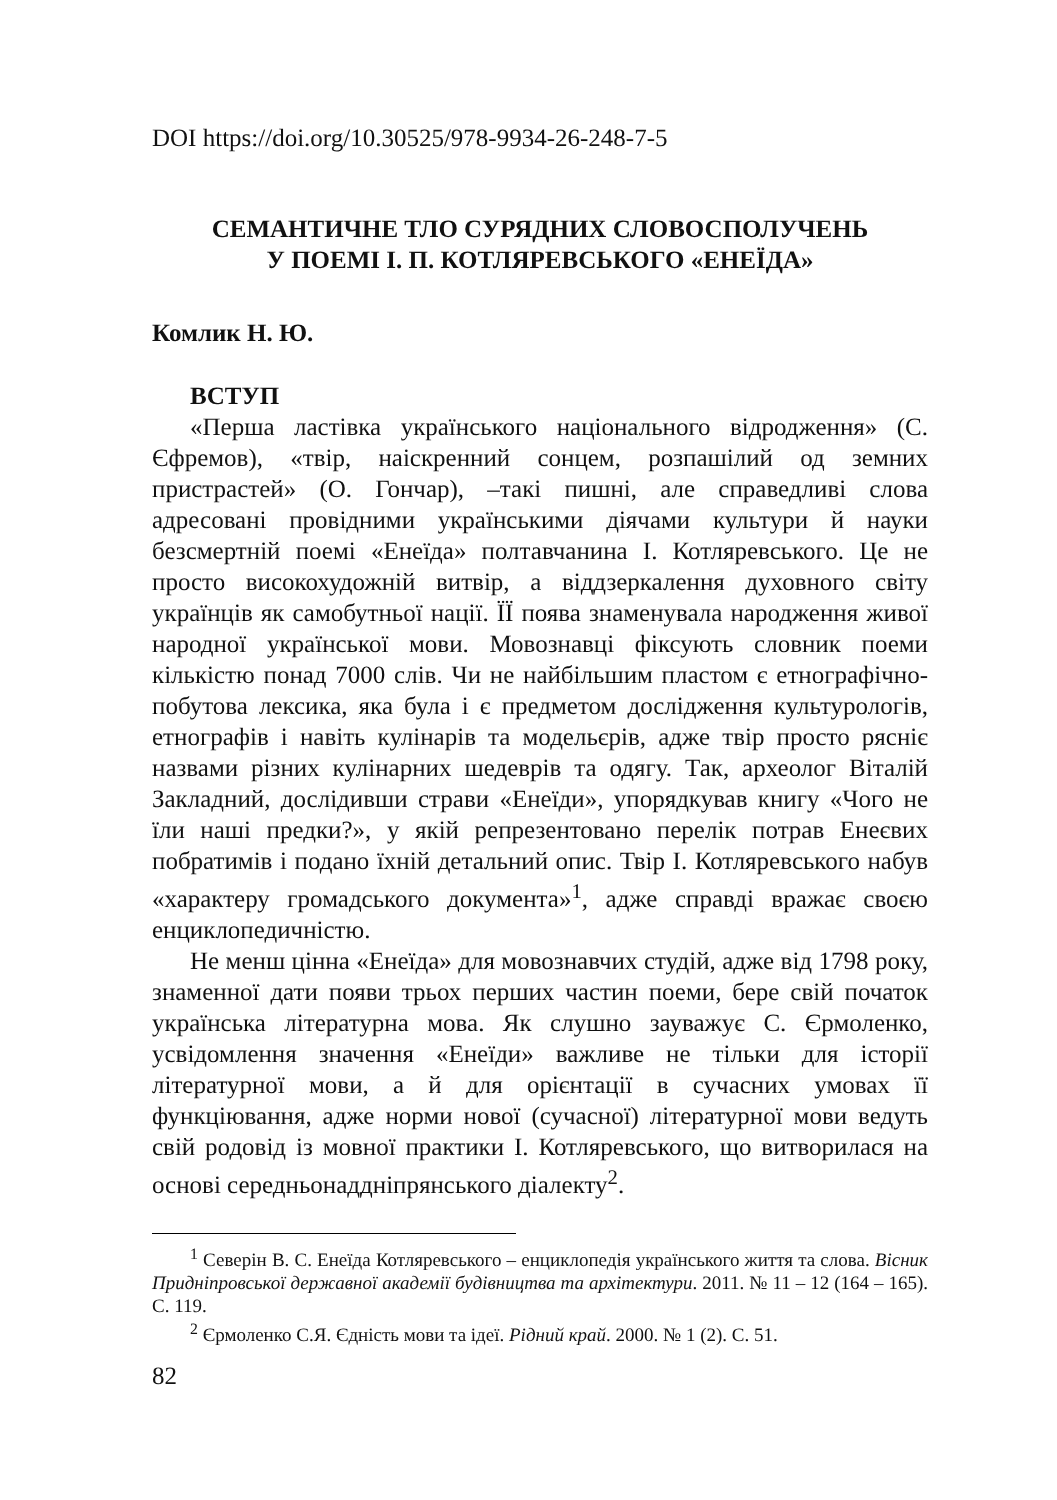DOI https://doi.org/10.30525/978-9934-26-248-7-5
СЕМАНТИЧНЕ ТЛО СУРЯДНИХ СЛОВОСПОЛУЧЕНЬ
У ПОЕМІ І. П. КОТЛЯРЕВСЬКОГО «ЕНЕЇДА»
Комлик Н. Ю.
ВСТУП
«Перша ластівка українського національного відродження» (С. Єфремов), «твір, наіскренний сонцем, розпашілий од земних пристрастей» (О. Гончар), –такі пишні, але справедливі слова адресовані провідними українськими діячами культури й науки безсмертній поемі «Енеїда» полтавчанина І. Котляревського. Це не просто високохудожній витвір, а віддзеркалення духовного світу українців як самобутньої нації. ЇЇ поява знаменувала народження живої народної української мови. Мовознавці фіксують словник поеми кількістю понад 7000 слів. Чи не найбільшим пластом є етнографічно-побутова лексика, яка була і є предметом дослідження культурологів, етнографів і навіть кулінарів та модельєрів, адже твір просто рясніє назвами різних кулінарних шедеврів та одягу. Так, археолог Віталій Закладний, дослідивши страви «Енеїди», упорядкував книгу «Чого не їли наші предки?», у якій репрезентовано перелік потрав Енеєвих побратимів і подано їхній детальний опис. Твір І. Котляревського набув «характеру громадського документа»<sup>1</sup>, адже справді вражає своєю енциклопедичністю.
Не менш цінна «Енеїда» для мовознавчих студій, адже від 1798 року, знаменної дати появи трьох перших частин поеми, бере свій початок українська літературна мова. Як слушно зауважує С. Єрмоленко, усвідомлення значення «Енеїди» важливе не тільки для історії літературної мови, а й для орієнтації в сучасних умовах її функціювання, адже норми нової (сучасної) літературної мови ведуть свій родовід із мовної практики І. Котляревського, що витворилася на основі середньонаддніпрянського діалекту<sup>2</sup>.
<sup>1</sup> Северін В. С. Енеїда Котляревського – енциклопедія українського життя та слова. Вісник Придніпровської державної академії будівництва та архітектури. 2011. № 11 – 12 (164 – 165). С. 119.
<sup>2</sup> Єрмоленко С.Я. Єдність мови та ідеї. Рідний край. 2000. № 1 (2). С. 51.
82